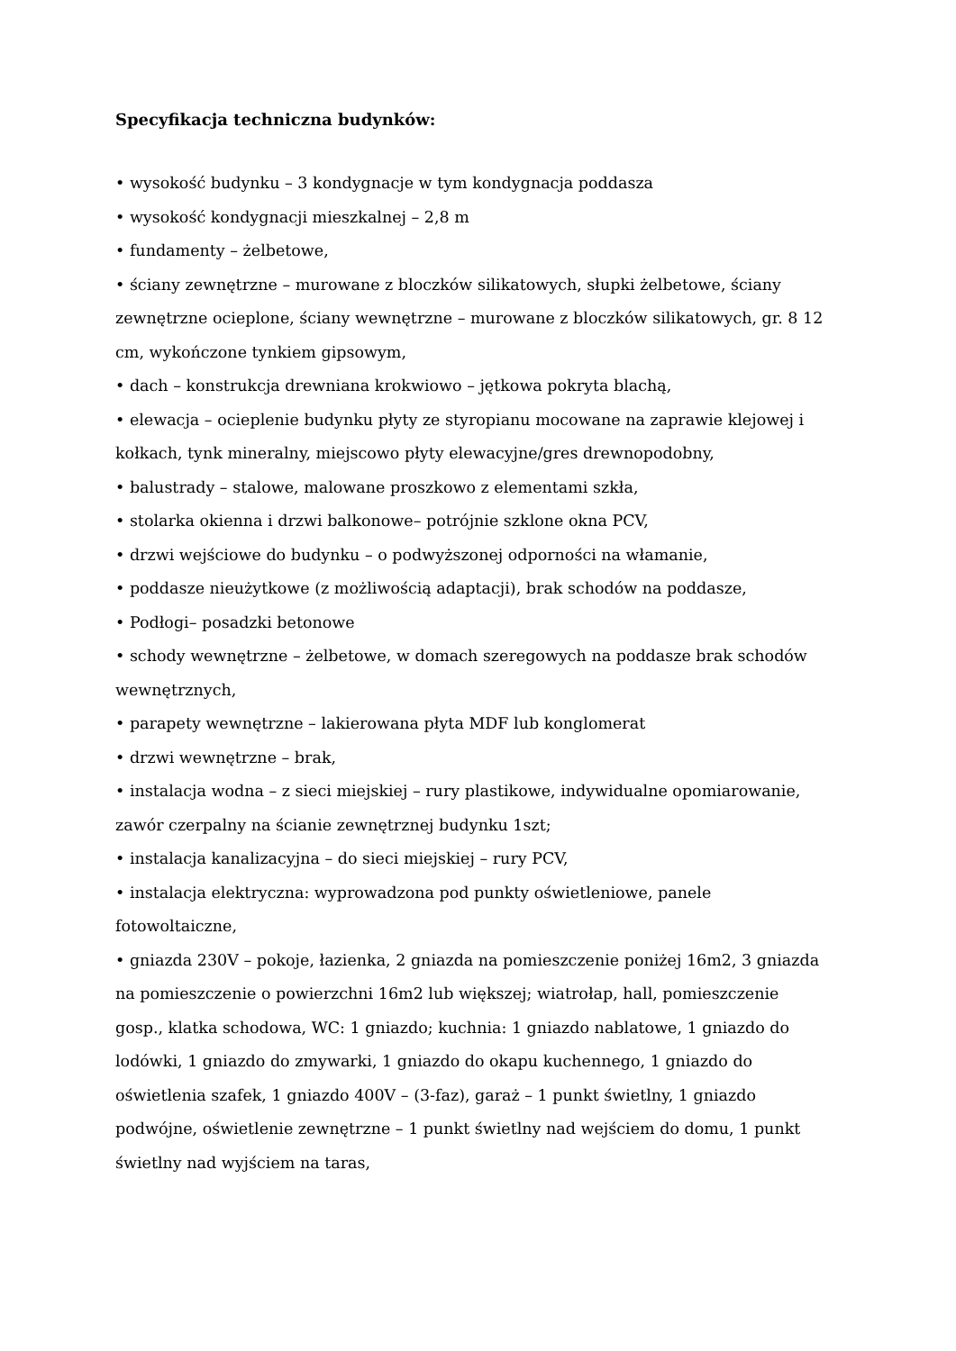Specyfikacja techniczna budynków:
• wysokość budynku – 3 kondygnacje w tym kondygnacja poddasza
• wysokość kondygnacji mieszkalnej – 2,8 m
• fundamenty – żelbetowe,
• ściany zewnętrzne – murowane z bloczków silikatowych, słupki żelbetowe, ściany zewnętrzne ocieplone, ściany wewnętrzne – murowane z bloczków silikatowych, gr. 8 12 cm, wykończone tynkiem gipsowym,
• dach – konstrukcja drewniana krokwiowo – jętkowa pokryta blachą,
• elewacja – ocieplenie budynku płyty ze styropianu mocowane na zaprawie klejowej i kołkach, tynk mineralny, miejscowo płyty elewacyjne/gres drewnopodobny,
• balustrady – stalowe, malowane proszkowo z elementami szkła,
• stolarka okienna i drzwi balkonowe– potrójnie szklone okna PCV,
• drzwi wejściowe do budynku – o podwyższonej odporności na włamanie,
• poddasze nieużytkowe (z możliwością adaptacji), brak schodów na poddasze,
• Podłogi– posadzki betonowe
• schody wewnętrzne – żelbetowe, w domach szeregowych na poddasze brak schodów wewnętrznych,
• parapety wewnętrzne – lakierowana płyta MDF lub konglomerat
• drzwi wewnętrzne – brak,
• instalacja wodna – z sieci miejskiej – rury plastikowe, indywidualne opomiarowanie, zawór czerpalny na ścianie zewnętrznej budynku 1szt;
• instalacja kanalizacyjna – do sieci miejskiej – rury PCV,
• instalacja elektryczna: wyprowadzona pod punkty oświetleniowe, panele fotowoltaiczne,
• gniazda 230V – pokoje, łazienka, 2 gniazda na pomieszczenie poniżej 16m2, 3 gniazda na pomieszczenie o powierzchni 16m2 lub większej; wiatrołap, hall, pomieszczenie gosp., klatka schodowa, WC: 1 gniazdo; kuchnia: 1 gniazdo nablatowe, 1 gniazdo do lodówki, 1 gniazdo do zmywarki, 1 gniazdo do okapu kuchennego, 1 gniazdo do oświetlenia szafek, 1 gniazdo 400V – (3-faz), garaż – 1 punkt świetlny, 1 gniazdo podwójne, oświetlenie zewnętrzne – 1 punkt świetlny nad wejściem do domu, 1 punkt świetlny nad wyjściem na taras,